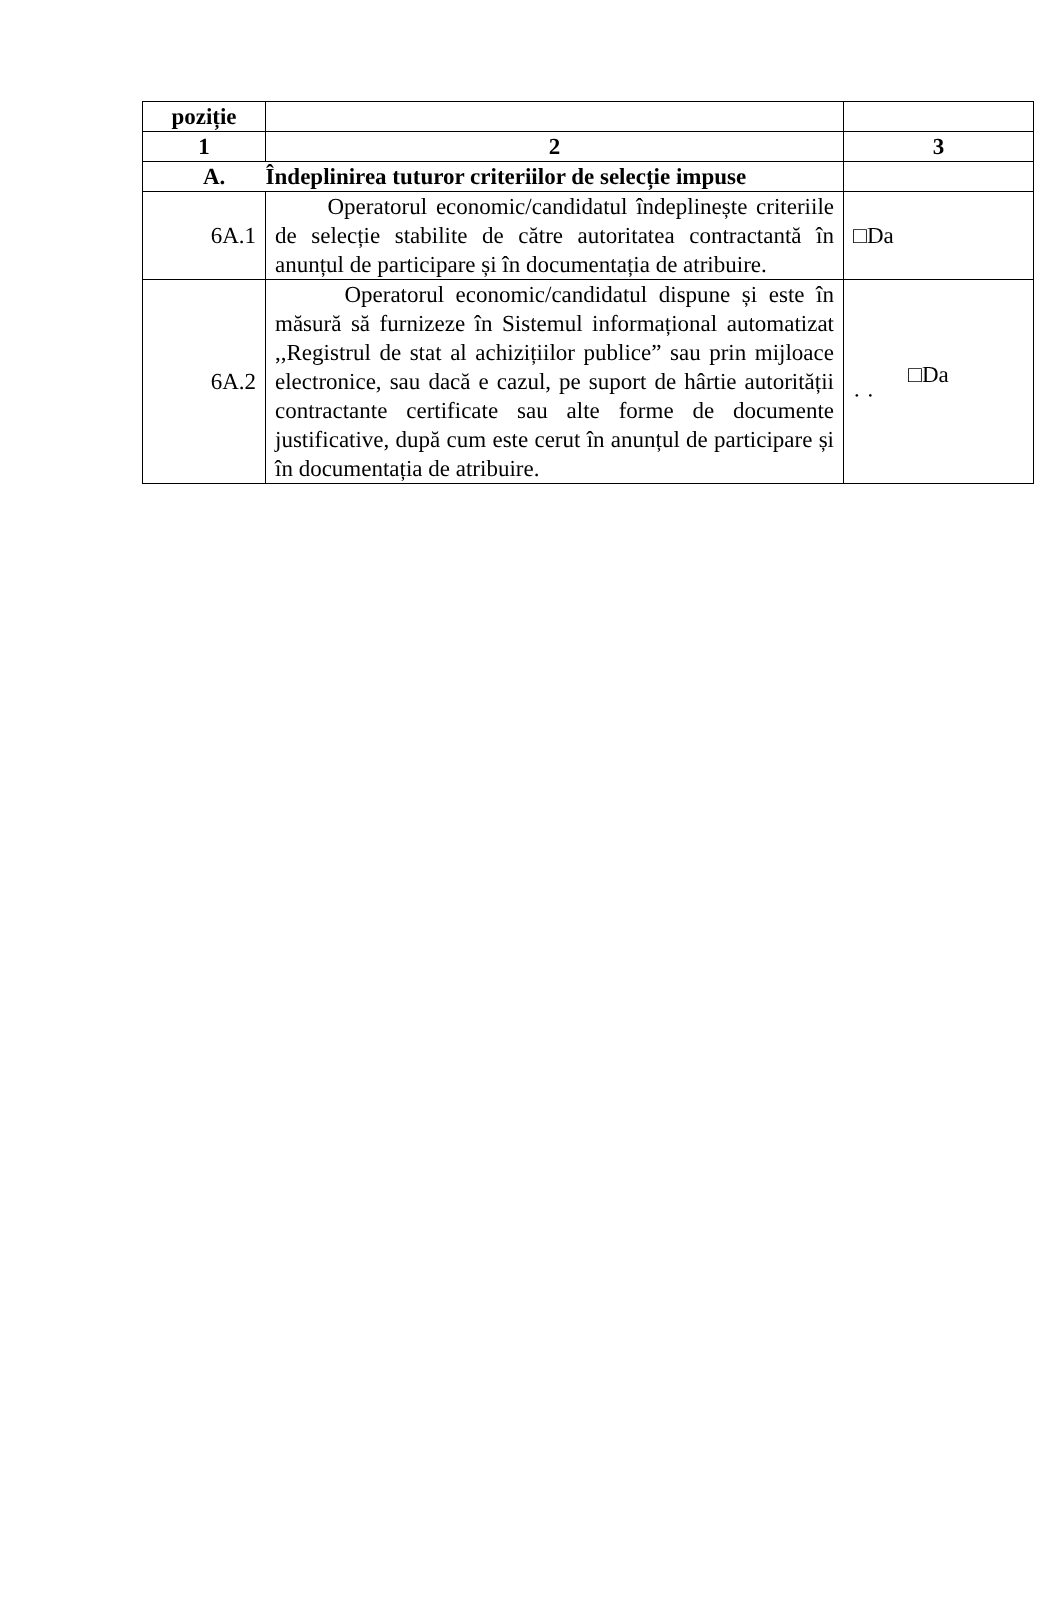| poziție | | |
| 1 | 2 | 3 |
| A. Îndeplinirea tuturor criteriilor de selecție impuse | | |
| 6A.1 | Operatorul economic/candidatul îndeplinește criteriile de selecție stabilite de către autoritatea contractantă în anunțul de participare și în documentația de atribuire. | □Da |
| 6A.2 | Operatorul economic/candidatul dispune și este în măsură să furnizeze în Sistemul informațional automatizat ,,Registrul de stat al achizițiilor publice” sau prin mijloace electronice, sau dacă e cazul, pe suport de hârtie autorității contractante certificate sau alte forme de documente justificative, după cum este cerut în anunțul de participare și în documentația de atribuire. | □Da · · |